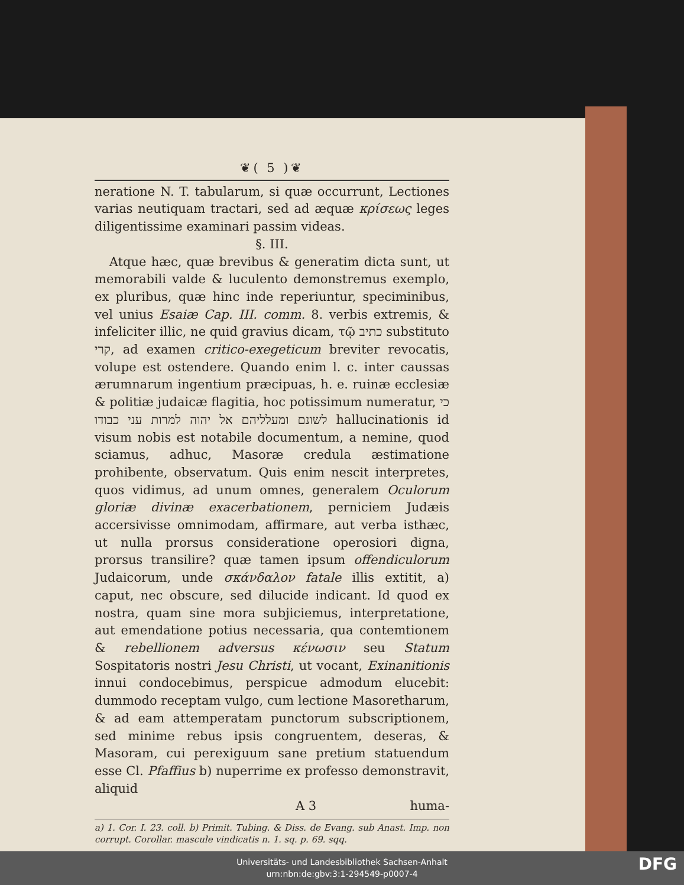❦( 5 )❦
neratione N. T. tabularum, si quæ occurrunt, Lectiones varias neutiquam tractari, sed ad æquæ κρίσεως leges diligentissime examinari passim videas.
§. III.
Atque hæc, quæ brevibus & generatim dicta sunt, ut memorabili valde & luculento demonstremus exemplo, ex pluribus, quæ hinc inde reperiuntur, speciminibus, vel unius Esaiæ Cap. III. comm. 8. verbis extremis, & infeliciter illic, ne quid gravius dicam, τῷ כתיב substituto קרי, ad examen critico-exegeticum breviter revocatis, volupe est ostendere. Quando enim l. c. inter caussas ærumnarum ingentium præcipuas, h. e. ruinæ ecclesiæ & politiæ judaicæ flagitia, hoc potissimum numeratur, כי לשונם ומעלליהם אל יהוה למרות עני כבודו hallucinationis id visum nobis est notabile documentum, a nemine, quod sciamus, adhuc, Masoræ credula æstimatione prohibente, observatum. Quis enim nescit interpretes, quos vidimus, ad unum omnes, generalem Oculorum gloriæ divinæ exacerbationem, perniciem Judæis accersivisse omnimodam, affirmare, aut verba isthæc, ut nulla prorsus consideratione operosiori digna, prorsus transilire? quæ tamen ipsum offendiculorum Judaicorum, unde σκάνδαλον fatale illis extitit, a) caput, nec obscure, sed dilucide indicant. Id quod ex nostra, quam sine mora subjiciemus, interpretatione, aut emendatione potius necessaria, qua contemtionem & rebellionem adversus κένωσιν seu Statum Sospitatoris nostri Jesu Christi, ut vocant, Exinanitionis innui condocebimus, perspicue admodum elucebit: dummodo receptam vulgo, cum lectione Masoretharum, & ad eam attemperatam punctorum subscriptionem, sed minime rebus ipsis congruentem, deseras, & Masoram, cui perexiguum sane pretium statuendum esse Cl. Pfaffius b) nuperrime ex professo demonstravit, aliquid
A 3 huma-
a) 1. Cor. I. 23. coll. b) Primit. Tubing. & Diss. de Evang. sub Anast. Imp. non corrupt. Corollar. mascule vindicatis n. 1. sq. p. 69. sqq.
Universitäts- und Landesbibliothek Sachsen-Anhalt
urn:nbn:de:gbv:3:1-294549-p0007-4
DFG